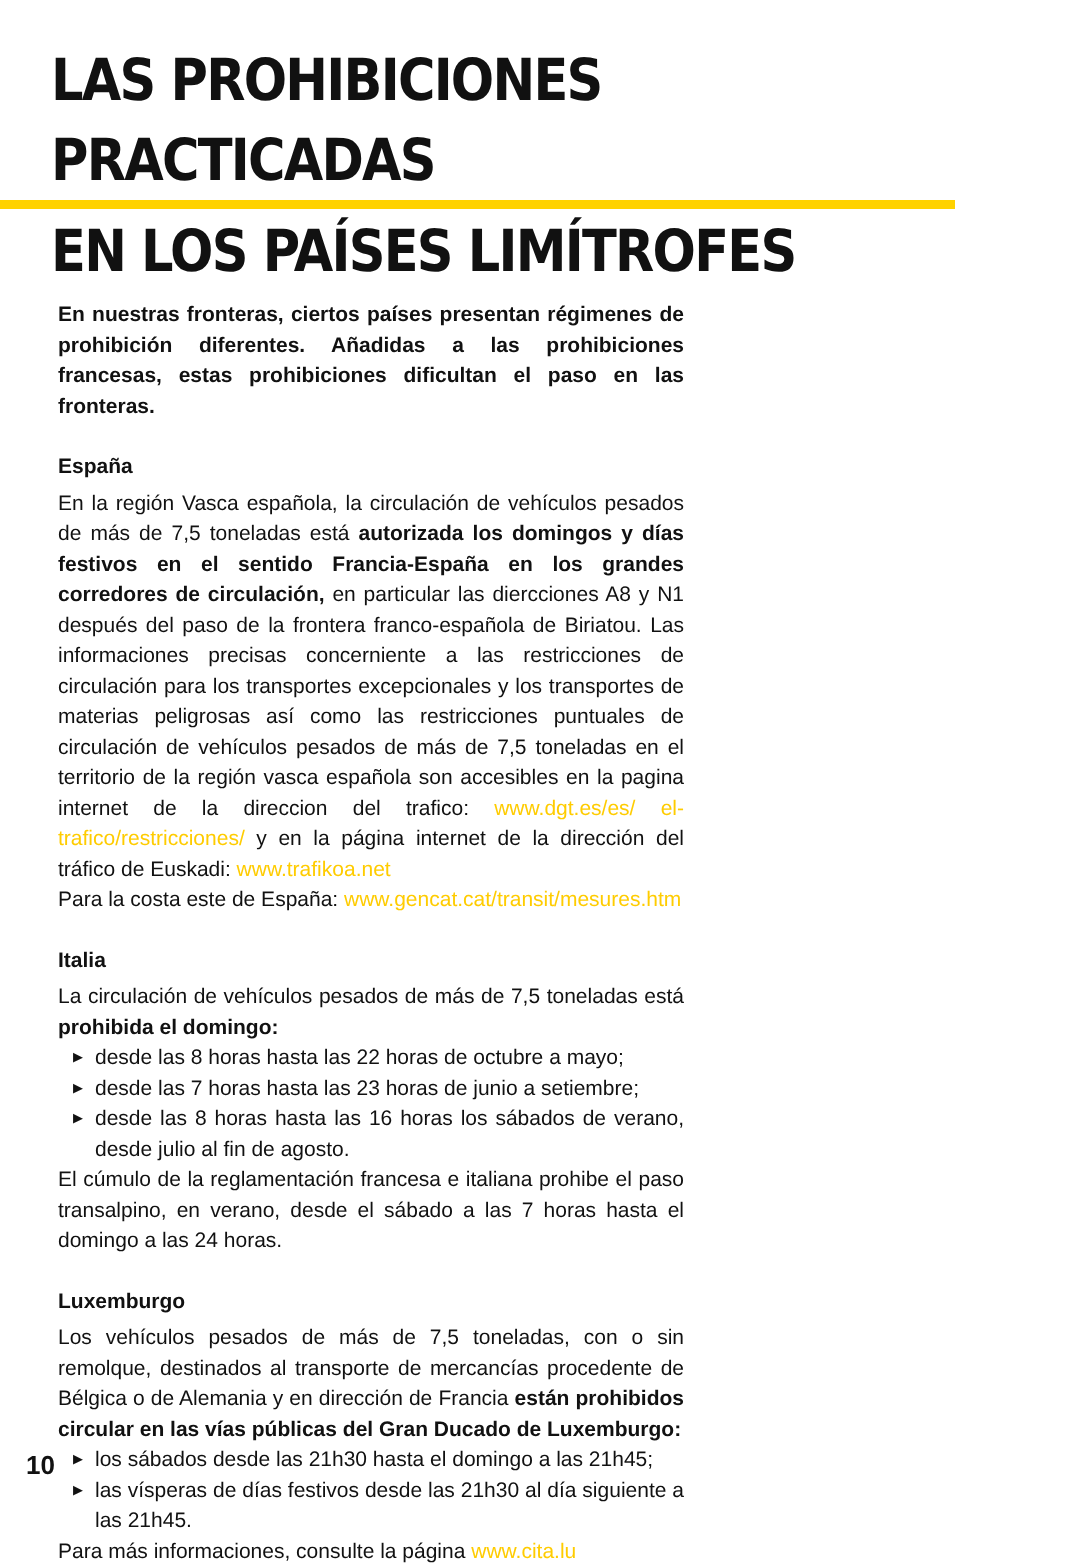LAS PROHIBICIONES PRACTICADAS
EN LOS PAÍSES LIMÍTROFES
En nuestras fronteras, ciertos países presentan régimenes de prohibición diferentes. Añadidas a las prohibiciones francesas, estas prohibiciones dificultan el paso en las fronteras.
España
En la región Vasca española, la circulación de vehículos pesados de más de 7,5 toneladas está autorizada los domingos y días festivos en el sentido Francia-España en los grandes corredores de circulación, en particular las diercciones A8 y N1 después del paso de la frontera franco-española de Biriatou. Las informaciones precisas concerniente a las restricciones de circulación para los transportes excepcionales y los transportes de materias peligrosas así como las restricciones puntuales de circulación de vehículos pesados de más de 7,5 toneladas en el territorio de la región vasca española son accesibles en la pagina internet de la direccion del trafico: www.dgt.es/es/ el-trafico/restricciones/ y en la página internet de la dirección del tráfico de Euskadi: www.trafikoa.net
Para la costa este de España: www.gencat.cat/transit/mesures.htm
Italia
La circulación de vehículos pesados de más de 7,5 toneladas está prohibida el domingo:
▶ desde las 8 horas hasta las 22 horas de octubre a mayo;
▶ desde las 7 horas hasta las 23 horas de junio a setiembre;
▶ desde las 8 horas hasta las 16 horas los sábados de verano, desde julio al fin de agosto.
El cúmulo de la reglamentación francesa e italiana prohibe el paso transalpino, en verano, desde el sábado a las 7 horas hasta el domingo a las 24 horas.
Luxemburgo
Los vehículos pesados de más de 7,5 toneladas, con o sin remolque, destinados al transporte de mercancías procedente de Bélgica o de Alemania y en dirección de Francia están prohibidos circular en las vías públicas del Gran Ducado de Luxemburgo:
▶ los sábados desde las 21h30 hasta el domingo a las 21h45;
▶ las vísperas de días festivos desde las 21h30 al día siguiente a las 21h45.
Para más informaciones, consulte la página www.cita.lu
10